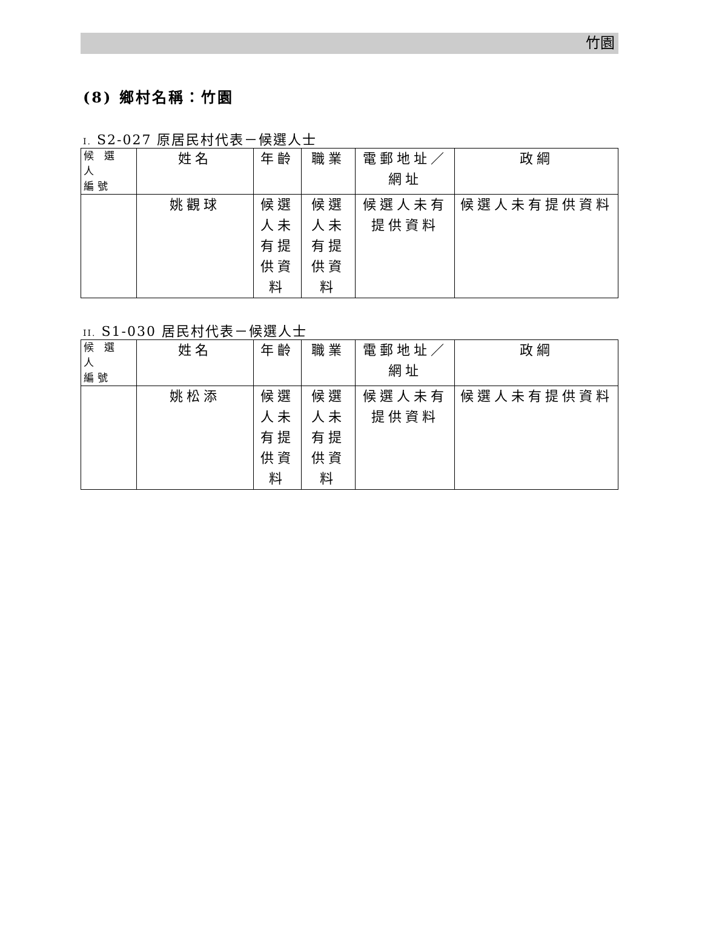竹園
(8) 鄉村名稱：竹園
I. S2-027 原居民村代表－候選人士
| 候 選 人 編號 | 姓名 | 年齡 | 職業 | 電郵地址／網址 | 政綱 |
| | 姚觀球 | 候選人未有提供資料 | 候選人未有提供資料 | 候選人未有提供資料 | 候選人未有提供資料 |
II. S1-030 居民村代表－候選人士
| 候 選 人 編號 | 姓名 | 年齡 | 職業 | 電郵地址／網址 | 政綱 |
| | 姚松添 | 候選人未有提供資料 | 候選人未有提供資料 | 候選人未有提供資料 | 候選人未有提供資料 |